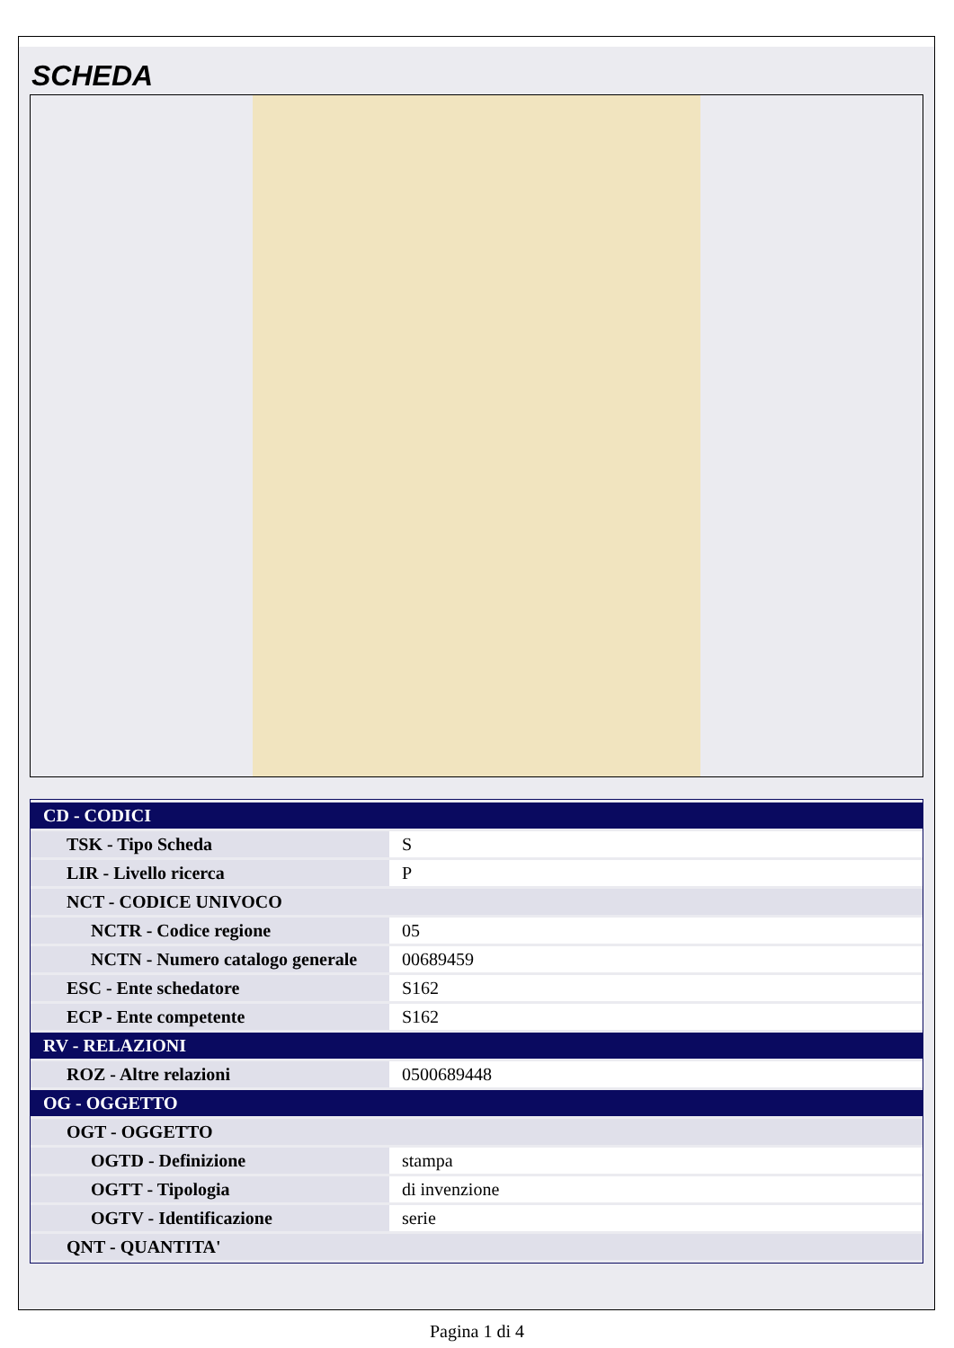SCHEDA
| CD - CODICI | |
| TSK - Tipo Scheda | S |
| LIR - Livello ricerca | P |
| NCT - CODICE UNIVOCO | |
| NCTR - Codice regione | 05 |
| NCTN - Numero catalogo generale | 00689459 |
| ESC - Ente schedatore | S162 |
| ECP - Ente competente | S162 |
| RV - RELAZIONI | |
| ROZ - Altre relazioni | 0500689448 |
| OG - OGGETTO | |
| OGT - OGGETTO | |
| OGTD - Definizione | stampa |
| OGTT - Tipologia | di invenzione |
| OGTV - Identificazione | serie |
| QNT - QUANTITA' | |
Pagina 1 di 4